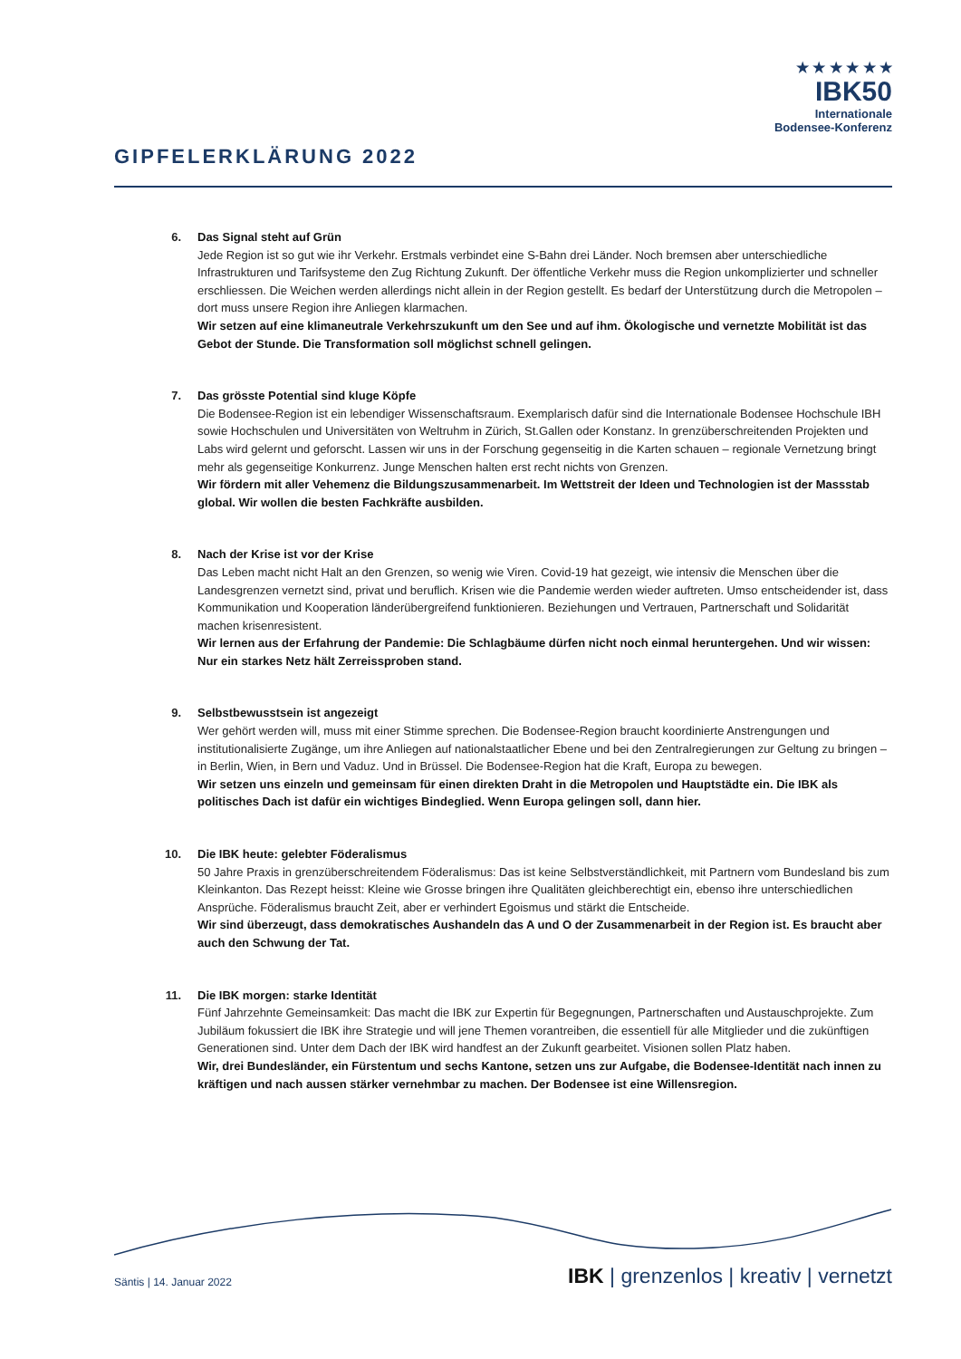GIPFELERKLÄRUNG 2022
★ ★ ★ ★ ★ ★
IBK50
Internationale
Bodensee-Konferenz
6. Das Signal steht auf Grün
Jede Region ist so gut wie ihr Verkehr. Erstmals verbindet eine S-Bahn drei Länder. Noch bremsen aber unterschiedliche Infrastrukturen und Tarifsysteme den Zug Richtung Zukunft. Der öffentliche Verkehr muss die Region unkomplizierter und schneller erschliessen. Die Weichen werden allerdings nicht allein in der Region gestellt. Es bedarf der Unterstützung durch die Metropolen – dort muss unsere Region ihre Anliegen klarmachen.
Wir setzen auf eine klimaneutrale Verkehrszukunft um den See und auf ihm. Ökologische und vernetzte Mobilität ist das Gebot der Stunde. Die Transformation soll möglichst schnell gelingen.
7. Das grösste Potential sind kluge Köpfe
Die Bodensee-Region ist ein lebendiger Wissenschaftsraum. Exemplarisch dafür sind die Internationale Bodensee Hochschule IBH sowie Hochschulen und Universitäten von Weltruhm in Zürich, St.Gallen oder Konstanz. In grenzüberschreitenden Projekten und Labs wird gelernt und geforscht. Lassen wir uns in der Forschung gegenseitig in die Karten schauen – regionale Vernetzung bringt mehr als gegenseitige Konkurrenz. Junge Menschen halten erst recht nichts von Grenzen.
Wir fördern mit aller Vehemenz die Bildungszusammenarbeit. Im Wettstreit der Ideen und Technologien ist der Massstab global. Wir wollen die besten Fachkräfte ausbilden.
8. Nach der Krise ist vor der Krise
Das Leben macht nicht Halt an den Grenzen, so wenig wie Viren. Covid-19 hat gezeigt, wie intensiv die Menschen über die Landesgrenzen vernetzt sind, privat und beruflich. Krisen wie die Pandemie werden wieder auftreten. Umso entscheidender ist, dass Kommunikation und Kooperation länderübergreifend funktionieren. Beziehungen und Vertrauen, Partnerschaft und Solidarität machen krisenresistent.
Wir lernen aus der Erfahrung der Pandemie: Die Schlagbäume dürfen nicht noch einmal heruntergehen. Und wir wissen: Nur ein starkes Netz hält Zerreissproben stand.
9. Selbstbewusstsein ist angezeigt
Wer gehört werden will, muss mit einer Stimme sprechen. Die Bodensee-Region braucht koordinierte Anstrengungen und institutionalisierte Zugänge, um ihre Anliegen auf nationalstaatlicher Ebene und bei den Zentralregierungen zur Geltung zu bringen – in Berlin, Wien, in Bern und Vaduz. Und in Brüssel. Die Bodensee-Region hat die Kraft, Europa zu bewegen.
Wir setzen uns einzeln und gemeinsam für einen direkten Draht in die Metropolen und Hauptstädte ein. Die IBK als politisches Dach ist dafür ein wichtiges Bindeglied. Wenn Europa gelingen soll, dann hier.
10. Die IBK heute: gelebter Föderalismus
50 Jahre Praxis in grenzüberschreitendem Föderalismus: Das ist keine Selbstverständlichkeit, mit Partnern vom Bundesland bis zum Kleinkanton. Das Rezept heisst: Kleine wie Grosse bringen ihre Qualitäten gleichberechtigt ein, ebenso ihre unterschiedlichen Ansprüche. Föderalismus braucht Zeit, aber er verhindert Egoismus und stärkt die Entscheide.
Wir sind überzeugt, dass demokratisches Aushandeln das A und O der Zusammenarbeit in der Region ist. Es braucht aber auch den Schwung der Tat.
11. Die IBK morgen: starke Identität
Fünf Jahrzehnte Gemeinsamkeit: Das macht die IBK zur Expertin für Begegnungen, Partnerschaften und Austauschprojekte. Zum Jubiläum fokussiert die IBK ihre Strategie und will jene Themen vorantreiben, die essentiell für alle Mitglieder und die zukünftigen Generationen sind. Unter dem Dach der IBK wird handfest an der Zukunft gearbeitet. Visionen sollen Platz haben.
Wir, drei Bundesländer, ein Fürstentum und sechs Kantone, setzen uns zur Aufgabe, die Bodensee-Identität nach innen zu kräftigen und nach aussen stärker vernehmbar zu machen. Der Bodensee ist eine Willensregion.
Säntis | 14. Januar 2022
IBK | grenzenlos | kreativ | vernetzt